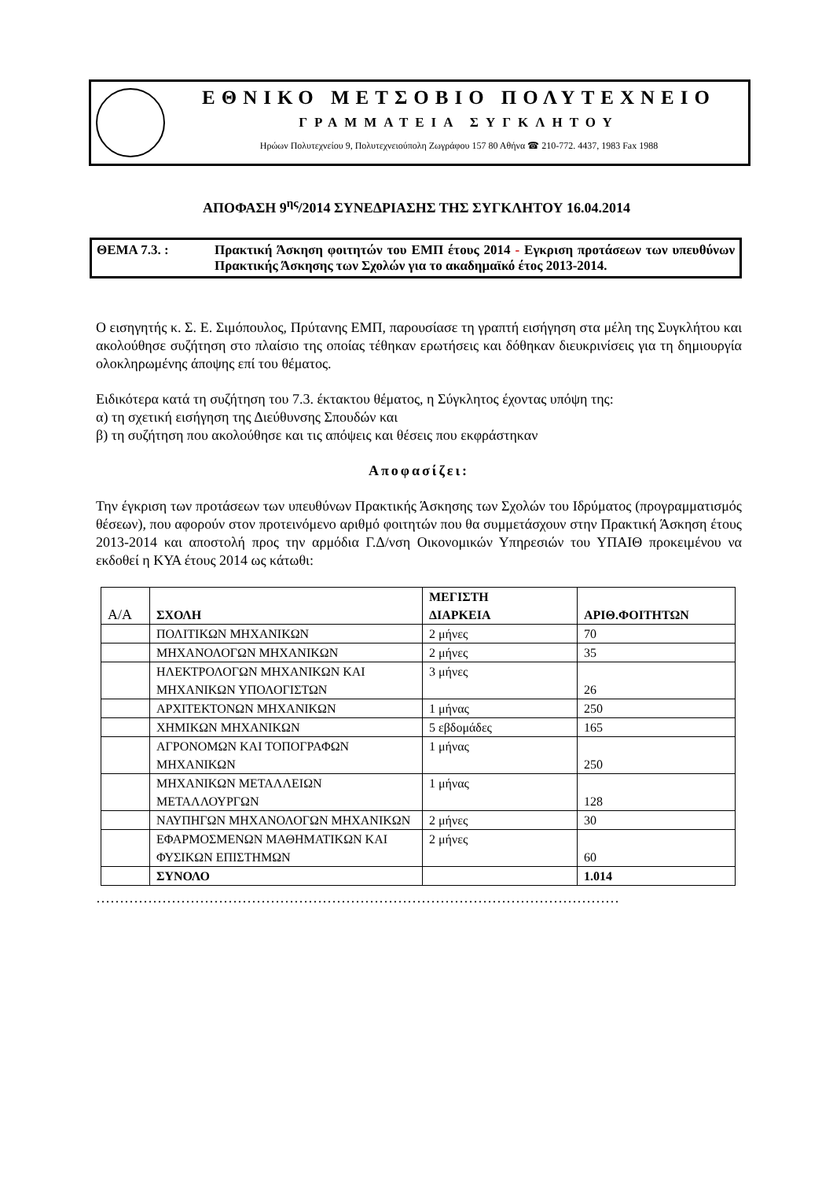ΕΘΝΙΚΟ ΜΕΤΣΟΒΙΟ ΠΟΛΥΤΕΧΝΕΙΟ
ΓΡΑΜΜΑΤΕΙΑ ΣΥΓΚΛΗΤΟΥ
Ηρώων Πολυτεχνείου 9, Πολυτεχνειούπολη Ζωγράφου 157 80 Αθήνα ☎ 210-772. 4437, 1983 Fax 1988
ΑΠΟΦΑΣΗ 9<sup>ης</sup>/2014 ΣΥΝΕΔΡΙΑΣΗΣ ΤΗΣ ΣΥΓΚΛΗΤΟΥ 16.04.2014
ΘΕΜΑ 7.3. : Πρακτική Άσκηση φοιτητών του ΕΜΠ έτους 2014 - Εγκριση προτάσεων των υπευθύνων Πρακτικής Άσκησης των Σχολών για το ακαδημαϊκό έτος 2013-2014.
Ο εισηγητής κ. Σ. Ε. Σιμόπουλος, Πρύτανης ΕΜΠ, παρουσίασε τη γραπτή εισήγηση στα μέλη της Συγκλήτου και ακολούθησε συζήτηση στο πλαίσιο της οποίας τέθηκαν ερωτήσεις και δόθηκαν διευκρινίσεις για τη δημιουργία ολοκληρωμένης άποψης επί του θέματος.
Ειδικότερα κατά τη συζήτηση του 7.3. έκτακτου θέματος, η Σύγκλητος έχοντας υπόψη της:
α) τη σχετική εισήγηση της Διεύθυνσης Σπουδών και
β) τη συζήτηση που ακολούθησε και τις απόψεις και θέσεις που εκφράστηκαν
Αποφασίζει:
Την έγκριση των προτάσεων των υπευθύνων Πρακτικής Άσκησης των Σχολών του Ιδρύματος (προγραμματισμός θέσεων), που αφορούν στον προτεινόμενο αριθμό φοιτητών που θα συμμετάσχουν στην Πρακτική Άσκηση έτους 2013-2014 και αποστολή προς την αρμόδια Γ.Δ/νση Οικονομικών Υπηρεσιών του ΥΠΑΙΘ προκειμένου να εκδοθεί η ΚΥΑ έτους 2014 ως κάτωθι:
| Α/Α | ΣΧΟΛΗ | ΜΕΓΙΣΤΗ ΔΙΑΡΚΕΙΑ | ΑΡΙΘ.ΦΟΙΤΗΤΩΝ |
| --- | --- | --- | --- |
| | ΠΟΛΙΤΙΚΩΝ ΜΗΧΑΝΙΚΩΝ | 2 μήνες | 70 |
| | ΜΗΧΑΝΟΛΟΓΩΝ ΜΗΧΑΝΙΚΩΝ | 2 μήνες | 35 |
| | ΗΛΕΚΤΡΟΛΟΓΩΝ ΜΗΧΑΝΙΚΩΝ ΚΑΙ ΜΗΧΑΝΙΚΩΝ ΥΠΟΛΟΓΙΣΤΩΝ | 3 μήνες | 26 |
| | ΑΡΧΙΤΕΚΤΟΝΩΝ ΜΗΧΑΝΙΚΩΝ | 1 μήνας | 250 |
| | ΧΗΜΙΚΩΝ ΜΗΧΑΝΙΚΩΝ | 5 εβδομάδες | 165 |
| | ΑΓΡΟΝΟΜΩΝ ΚΑΙ ΤΟΠΟΓΡΑΦΩΝ ΜΗΧΑΝΙΚΩΝ | 1 μήνας | 250 |
| | ΜΗΧΑΝΙΚΩΝ ΜΕΤΑΛΛΕΙΩΝ ΜΕΤΑΛΛΟΥΡΓΩΝ | 1 μήνας | 128 |
| | ΝΑΥΠΗΓΩΝ ΜΗΧΑΝΟΛΟΓΩΝ ΜΗΧΑΝΙΚΩΝ | 2 μήνες | 30 |
| | ΕΦΑΡΜΟΣΜΕΝΩΝ ΜΑΘΗΜΑΤΙΚΩΝ ΚΑΙ ΦΥΣΙΚΩΝ ΕΠΙΣΤΗΜΩΝ | 2 μήνες | 60 |
| | ΣΥΝΟΛΟ | | 1.014 |
…………………………………………………………………………………………………